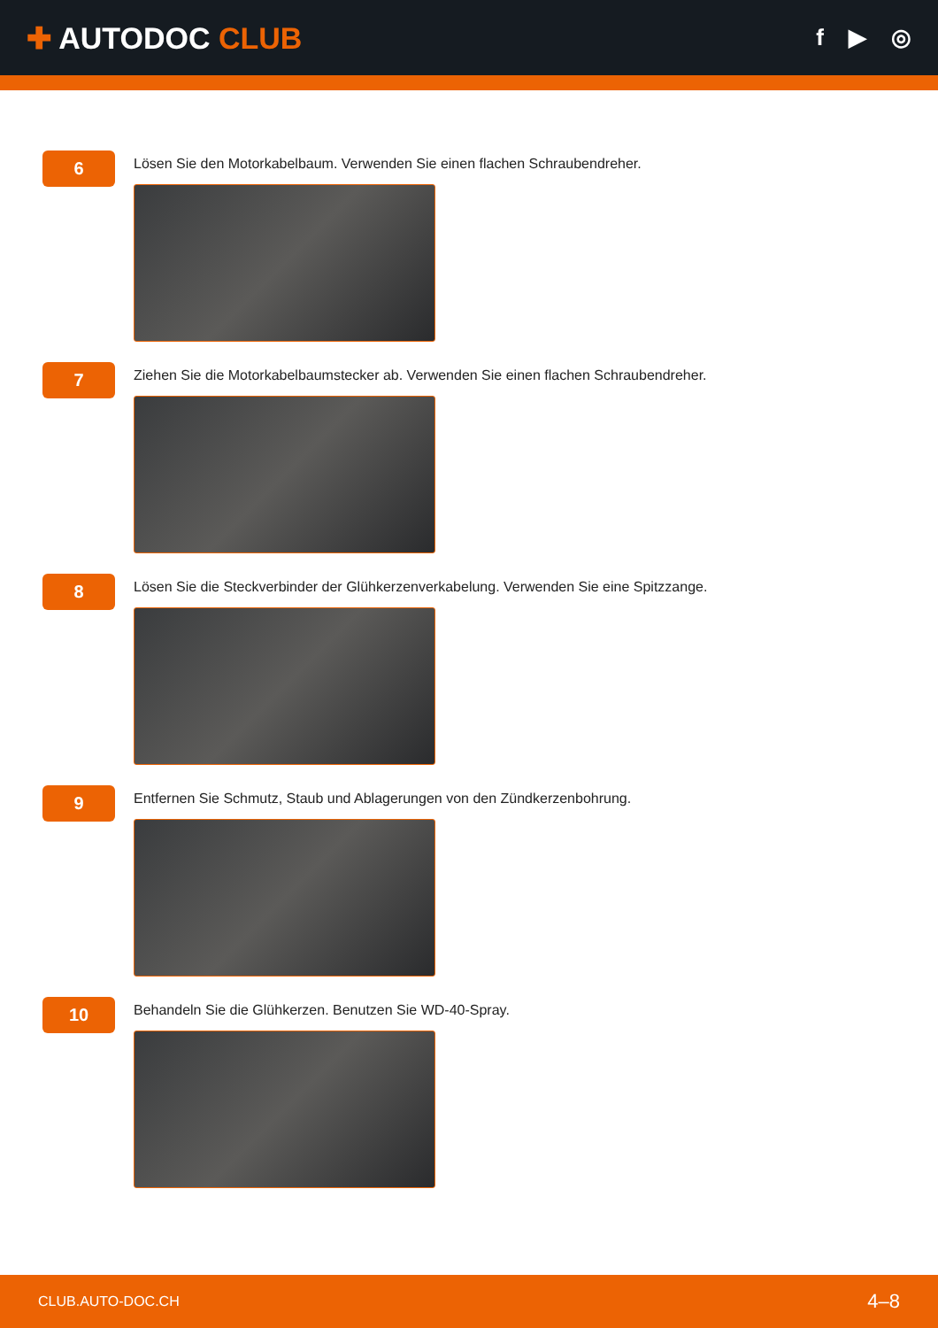✚ AUTODOC CLUB
f ▶ ◎
6
Lösen Sie den Motorkabelbaum. Verwenden Sie einen flachen Schraubendreher.
7
Ziehen Sie die Motorkabelbaumstecker ab. Verwenden Sie einen flachen Schraubendreher.
8
Lösen Sie die Steckverbinder der Glühkerzenverkabelung. Verwenden Sie eine Spitzzange.
9
Entfernen Sie Schmutz, Staub und Ablagerungen von den Zündkerzenbohrung.
10
Behandeln Sie die Glühkerzen. Benutzen Sie WD-40-Spray.
CLUB.AUTO-DOC.CH 4–8